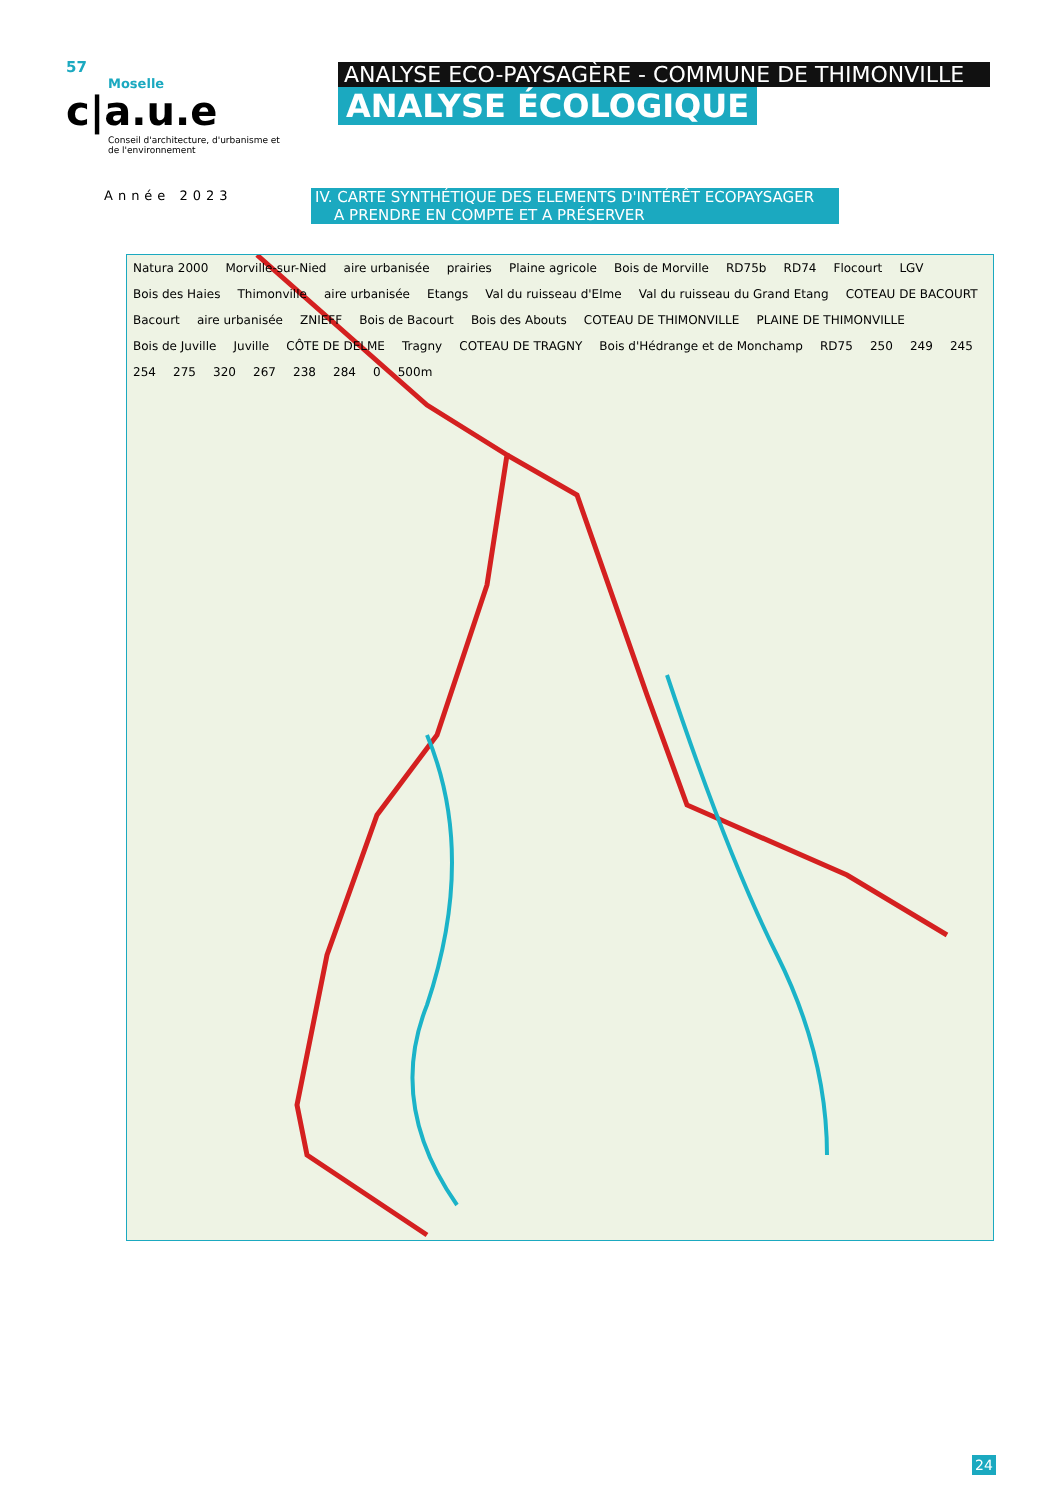57
Moselle
c|a.u.e
Conseil d'architecture, d'urbanisme et de l'environnement
Année 2023
ANALYSE ECO-PAYSAGÈRE - COMMUNE DE THIMONVILLE
ANALYSE ÉCOLOGIQUE
IV. CARTE SYNTHÉTIQUE DES ELEMENTS D'INTÉRÊT ECOPAYSAGER
A PRENDRE EN COMPTE ET A PRÉSERVER
Natura 2000 Morville-sur-Nied aire urbanisée prairies Plaine agricole Bois de Morville RD75b RD74 Flocourt LGV Bois des Haies Thimonville aire urbanisée Etangs Val du ruisseau d'Elme Val du ruisseau du Grand Etang COTEAU DE BACOURT Bacourt aire urbanisée ZNIEFF Bois de Bacourt Bois des Abouts COTEAU DE THIMONVILLE PLAINE DE THIMONVILLE Bois de Juville Juville CÔTE DE DELME Tragny COTEAU DE TRAGNY Bois d'Hédrange et de Monchamp RD75 250 249 245 254 275 320 267 238 284 0 500m
24